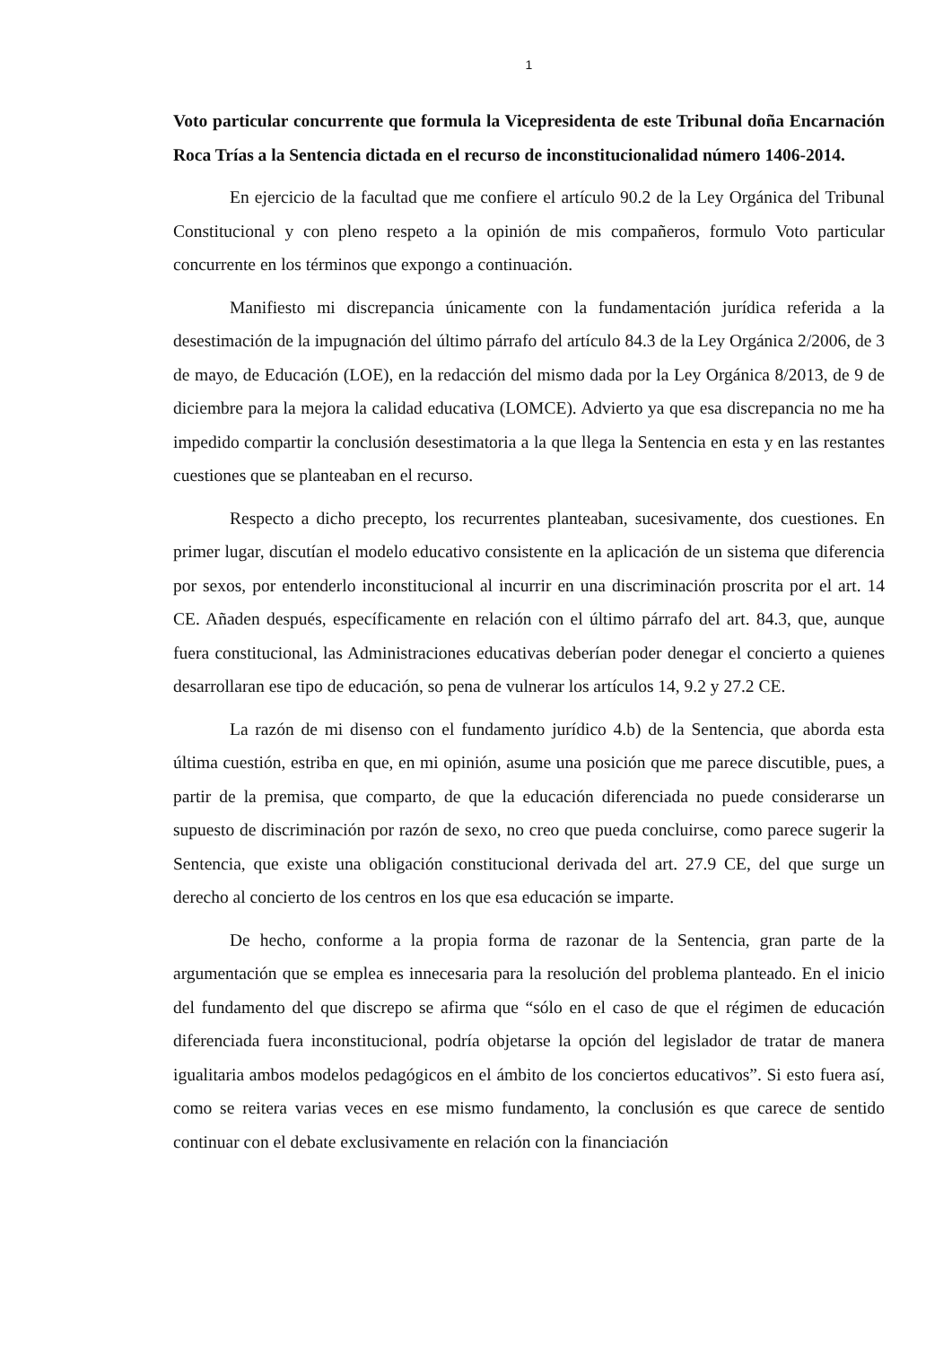1
Voto particular concurrente que formula la Vicepresidenta de este Tribunal doña Encarnación Roca Trías a la Sentencia dictada en el recurso de inconstitucionalidad número 1406-2014.
En ejercicio de la facultad que me confiere el artículo 90.2 de la Ley Orgánica del Tribunal Constitucional y con pleno respeto a la opinión de mis compañeros, formulo Voto particular concurrente en los términos que expongo a continuación.
Manifiesto mi discrepancia únicamente con la fundamentación jurídica referida a la desestimación de la impugnación del último párrafo del artículo 84.3 de la Ley Orgánica 2/2006, de 3 de mayo, de Educación (LOE), en la redacción del mismo dada por la Ley Orgánica 8/2013, de 9 de diciembre para la mejora la calidad educativa (LOMCE). Advierto ya que esa discrepancia no me ha impedido compartir la conclusión desestimatoria a la que llega la Sentencia en esta y en las restantes cuestiones que se planteaban en el recurso.
Respecto a dicho precepto, los recurrentes planteaban, sucesivamente, dos cuestiones. En primer lugar, discutían el modelo educativo consistente en la aplicación de un sistema que diferencia por sexos, por entenderlo inconstitucional al incurrir en una discriminación proscrita por el art. 14 CE. Añaden después, específicamente en relación con el último párrafo del art. 84.3, que, aunque fuera constitucional, las Administraciones educativas deberían poder denegar el concierto a quienes desarrollaran ese tipo de educación, so pena de vulnerar los artículos 14, 9.2 y 27.2 CE.
La razón de mi disenso con el fundamento jurídico 4.b) de la Sentencia, que aborda esta última cuestión, estriba en que, en mi opinión, asume una posición que me parece discutible, pues, a partir de la premisa, que comparto, de que la educación diferenciada no puede considerarse un supuesto de discriminación por razón de sexo, no creo que pueda concluirse, como parece sugerir la Sentencia, que existe una obligación constitucional derivada del art. 27.9 CE, del que surge un derecho al concierto de los centros en los que esa educación se imparte.
De hecho, conforme a la propia forma de razonar de la Sentencia, gran parte de la argumentación que se emplea es innecesaria para la resolución del problema planteado. En el inicio del fundamento del que discrepo se afirma que “sólo en el caso de que el régimen de educación diferenciada fuera inconstitucional, podría objetarse la opción del legislador de tratar de manera igualitaria ambos modelos pedagógicos en el ámbito de los conciertos educativos”. Si esto fuera así, como se reitera varias veces en ese mismo fundamento, la conclusión es que carece de sentido continuar con el debate exclusivamente en relación con la financiación